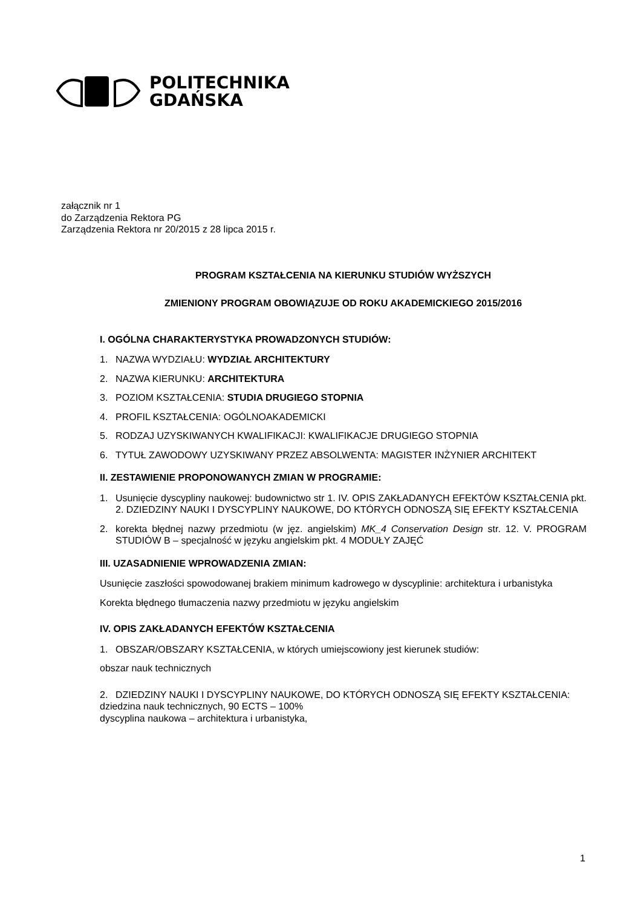POLITECHNIKA
GDAŃSKA
załącznik nr 1
do Zarządzenia Rektora PG
Zarządzenia Rektora nr 20/2015 z 28 lipca 2015 r.
PROGRAM KSZTAŁCENIA NA KIERUNKU STUDIÓW WYŻSZYCH
ZMIENIONY PROGRAM OBOWIĄZUJE OD ROKU AKADEMICKIEGO 2015/2016
I. OGÓLNA CHARAKTERYSTYKA PROWADZONYCH STUDIÓW:
1. NAZWA WYDZIAŁU: WYDZIAŁ ARCHITEKTURY
2. NAZWA KIERUNKU: ARCHITEKTURA
3. POZIOM KSZTAŁCENIA: STUDIA DRUGIEGO STOPNIA
4. PROFIL KSZTAŁCENIA: OGÓLNOAKADEMICKI
5. RODZAJ UZYSKIWANYCH KWALIFIKACJI: KWALIFIKACJE DRUGIEGO STOPNIA
6. TYTUŁ ZAWODOWY UZYSKIWANY PRZEZ ABSOLWENTA: MAGISTER INŻYNIER ARCHITEKT
II. ZESTAWIENIE PROPONOWANYCH ZMIAN W PROGRAMIE:
1. Usunięcie dyscypliny naukowej: budownictwo str 1. IV. OPIS ZAKŁADANYCH EFEKTÓW KSZTAŁCENIA pkt. 2. DZIEDZINY NAUKI I DYSCYPLINY NAUKOWE, DO KTÓRYCH ODNOSZĄ SIĘ EFEKTY KSZTAŁCENIA
2. korekta błędnej nazwy przedmiotu (w jęz. angielskim) MK_4 Conservation Design str. 12. V. PROGRAM STUDIÓW B – specjalność w języku angielskim pkt. 4 MODUŁY ZAJĘĆ
III. UZASADNIENIE WPROWADZENIA ZMIAN:
Usunięcie zaszłości spowodowanej brakiem minimum kadrowego w dyscyplinie: architektura i urbanistyka
Korekta błędnego tłumaczenia nazwy przedmiotu w języku angielskim
IV. OPIS ZAKŁADANYCH EFEKTÓW KSZTAŁCENIA
1. OBSZAR/OBSZARY KSZTAŁCENIA, w których umiejscowiony jest kierunek studiów:
obszar nauk technicznych
2. DZIEDZINY NAUKI I DYSCYPLINY NAUKOWE, DO KTÓRYCH ODNOSZĄ SIĘ EFEKTY KSZTAŁCENIA:
dziedzina nauk technicznych, 90 ECTS – 100%
dyscyplina naukowa – architektura i urbanistyka,
1